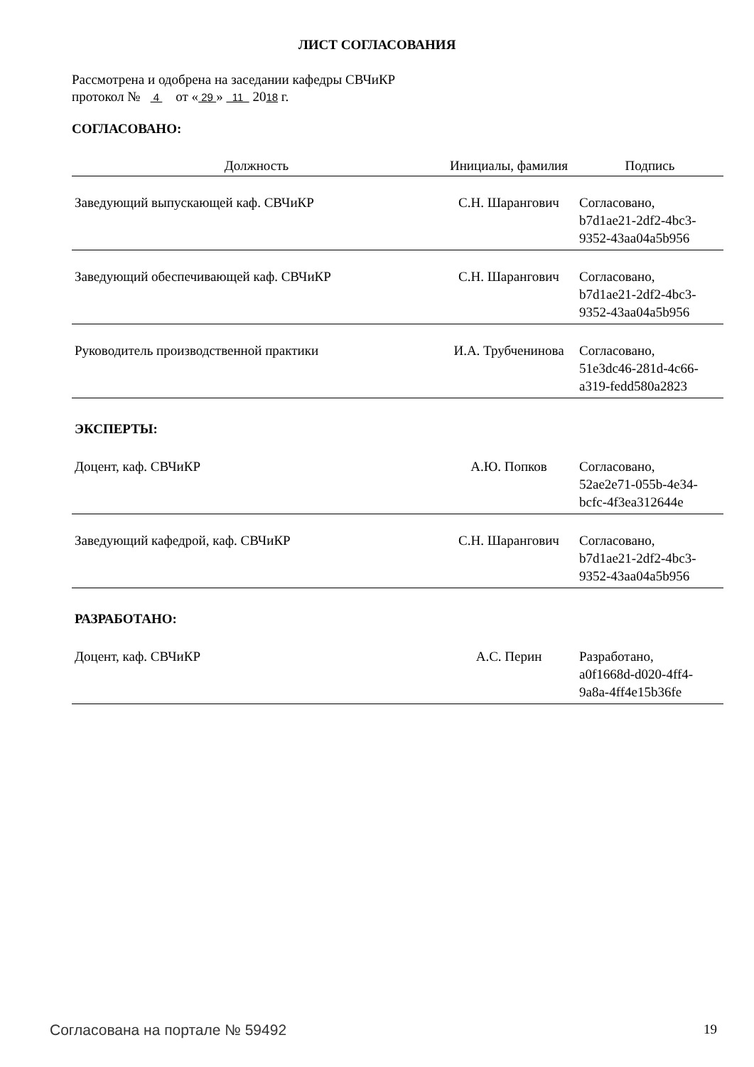ЛИСТ СОГЛАСОВАНИЯ
Рассмотрена и одобрена на заседании кафедры СВЧиКР
протокол № 4 от « 29 » 11 2018 г.
СОГЛАСОВАНО:
| Должность | Инициалы, фамилия | Подпись |
| --- | --- | --- |
| Заведующий выпускающей каф. СВЧиКР | С.Н. Шарангович | Согласовано, b7d1ae21-2df2-4bc3- 9352-43aa04a5b956 |
| Заведующий обеспечивающей каф. СВЧиКР | С.Н. Шарангович | Согласовано, b7d1ae21-2df2-4bc3- 9352-43aa04a5b956 |
| Руководитель производственной практики | И.А. Трубченинова | Согласовано, 51e3dc46-281d-4c66- a319-fedd580a2823 |
| ЭКСПЕРТЫ: | | |
| Доцент, каф. СВЧиКР | А.Ю. Попков | Согласовано, 52ae2e71-055b-4e34- bcfc-4f3ea312644e |
| Заведующий кафедрой, каф. СВЧиКР | С.Н. Шарангович | Согласовано, b7d1ae21-2df2-4bc3- 9352-43aa04a5b956 |
| РАЗРАБОТАНО: | | |
| Доцент, каф. СВЧиКР | А.С. Перин | Разработано, a0f1668d-d020-4ff4- 9a8a-4ff4e15b36fe |
Согласована на портале № 59492 19